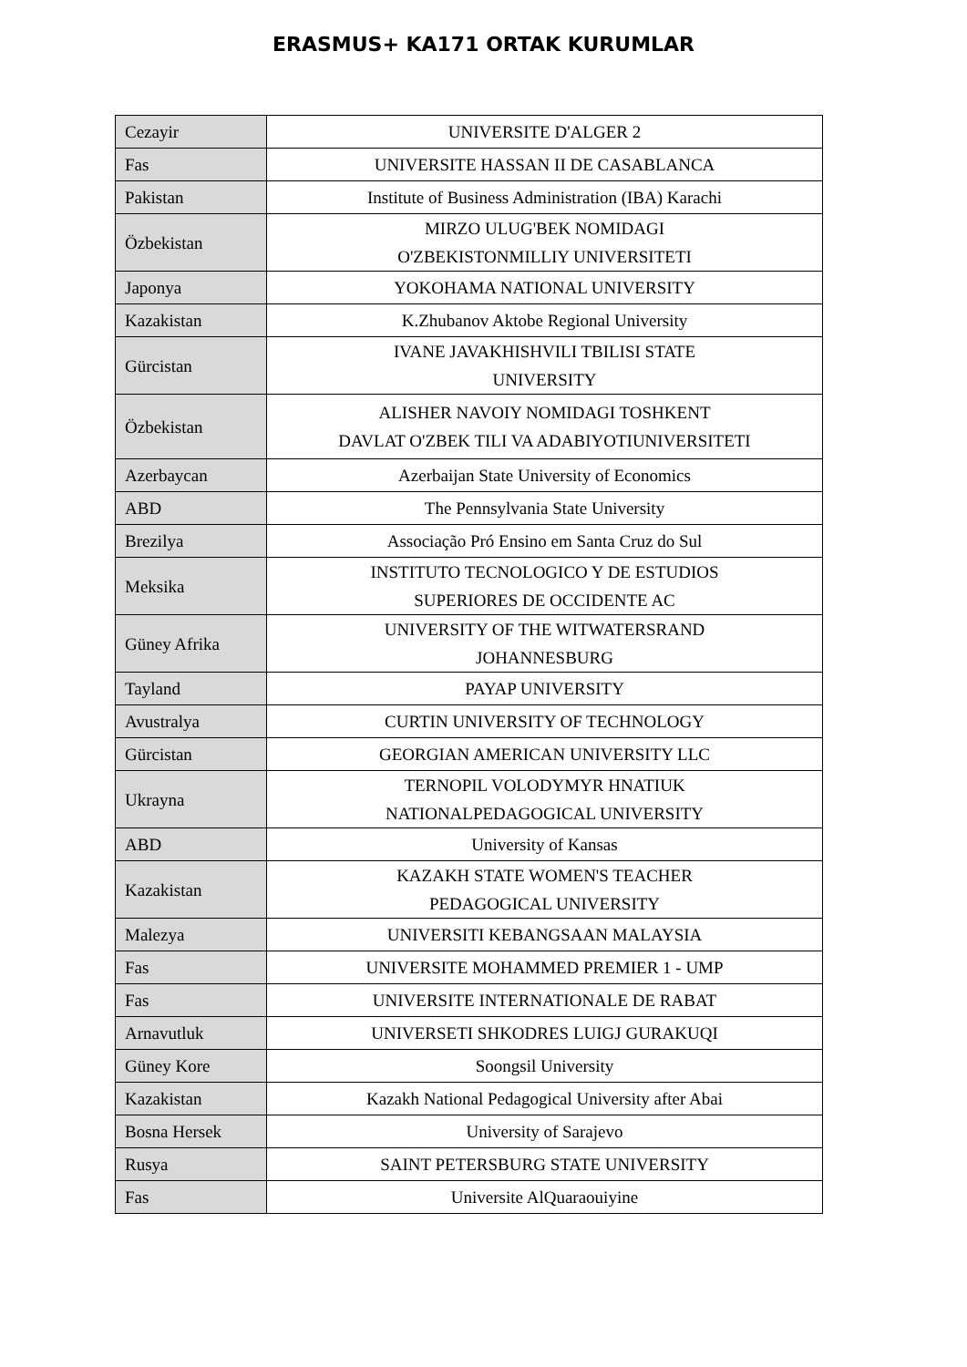ERASMUS+ KA171 ORTAK KURUMLAR
| Cezayir | UNIVERSITE D'ALGER 2 |
| Fas | UNIVERSITE HASSAN II DE CASABLANCA |
| Pakistan | Institute of Business Administration (IBA) Karachi |
| Özbekistan | MIRZO ULUG'BEK NOMIDAGI O'ZBEKISTONMILLIY UNIVERSITETI |
| Japonya | YOKOHAMA NATIONAL UNIVERSITY |
| Kazakistan | K.Zhubanov Aktobe Regional University |
| Gürcistan | IVANE JAVAKHISHVILI TBILISI STATE UNIVERSITY |
| Özbekistan | ALISHER NAVOIY NOMIDAGI TOSHKENT DAVLAT O'ZBEK TILI VA ADABIYOTIUNIVERSITETI |
| Azerbaycan | Azerbaijan State University of Economics |
| ABD | The Pennsylvania State University |
| Brezilya | Associação Pró Ensino em Santa Cruz do Sul |
| Meksika | INSTITUTO TECNOLOGICO Y DE ESTUDIOS SUPERIORES DE OCCIDENTE AC |
| Güney Afrika | UNIVERSITY OF THE WITWATERSRAND JOHANNESBURG |
| Tayland | PAYAP UNIVERSITY |
| Avustralya | CURTIN UNIVERSITY OF TECHNOLOGY |
| Gürcistan | GEORGIAN AMERICAN UNIVERSITY LLC |
| Ukrayna | TERNOPIL VOLODYMYR HNATIUK NATIONALPEDAGOGICAL UNIVERSITY |
| ABD | University of Kansas |
| Kazakistan | KAZAKH STATE WOMEN'S TEACHER PEDAGOGICAL UNIVERSITY |
| Malezya | UNIVERSITI KEBANGSAAN MALAYSIA |
| Fas | UNIVERSITE MOHAMMED PREMIER 1 - UMP |
| Fas | UNIVERSITE INTERNATIONALE DE RABAT |
| Arnavutluk | UNIVERSETI SHKODRES LUIGJ GURAKUQI |
| Güney Kore | Soongsil University |
| Kazakistan | Kazakh National Pedagogical University after Abai |
| Bosna Hersek | University of Sarajevo |
| Rusya | SAINT PETERSBURG STATE UNIVERSITY |
| Fas | Universite AlQuaraouiyine |